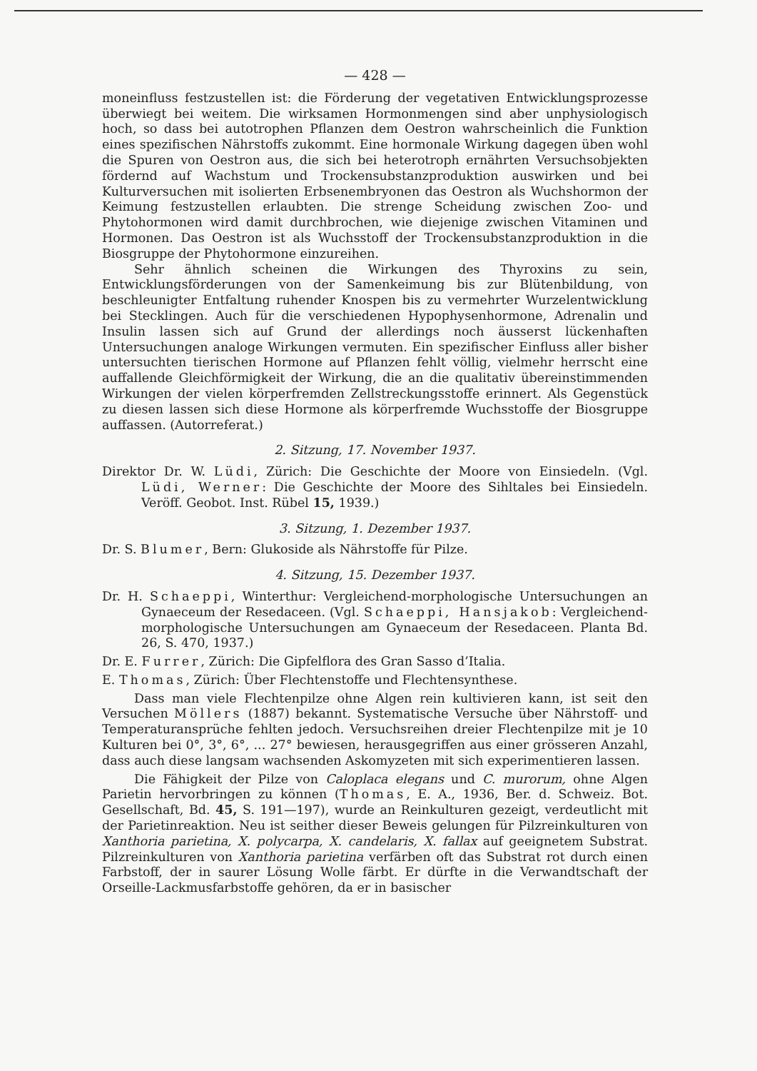— 428 —
moneinfluss festzustellen ist: die Förderung der vegetativen Entwicklungsprozesse überwiegt bei weitem. Die wirksamen Hormonmengen sind aber unphysiologisch hoch, so dass bei autotrophen Pflanzen dem Oestron wahrscheinlich die Funktion eines spezifischen Nährstoffs zukommt. Eine hormonale Wirkung dagegen üben wohl die Spuren von Oestron aus, die sich bei heterotroph ernährten Versuchsobjekten fördernd auf Wachstum und Trockensubstanzproduktion auswirken und bei Kulturversuchen mit isolierten Erbsenembryonen das Oestron als Wuchshormon der Keimung festzustellen erlaubten. Die strenge Scheidung zwischen Zoo- und Phytohormonen wird damit durchbrochen, wie diejenige zwischen Vitaminen und Hormonen. Das Oestron ist als Wuchsstoff der Trockensubstanzproduktion in die Biosgruppe der Phytohormone einzureihen.
Sehr ähnlich scheinen die Wirkungen des Thyroxins zu sein, Entwicklungsförderungen von der Samenkeimung bis zur Blütenbildung, von beschleunigter Entfaltung ruhender Knospen bis zu vermehrter Wurzelentwicklung bei Stecklingen. Auch für die verschiedenen Hypophysenhormone, Adrenalin und Insulin lassen sich auf Grund der allerdings noch äusserst lückenhaften Untersuchungen analoge Wirkungen vermuten. Ein spezifischer Einfluss aller bisher untersuchten tierischen Hormone auf Pflanzen fehlt völlig, vielmehr herrscht eine auffallende Gleichförmigkeit der Wirkung, die an die qualitativ übereinstimmenden Wirkungen der vielen körperfremden Zellstreckungsstoffe erinnert. Als Gegenstück zu diesen lassen sich diese Hormone als körperfremde Wuchsstoffe der Biosgruppe auffassen. (Autorreferat.)
2. Sitzung, 17. November 1937.
Direktor Dr. W. Lüdi, Zürich: Die Geschichte der Moore von Einsiedeln. (Vgl. Lüdi, Werner: Die Geschichte der Moore des Sihltales bei Einsiedeln. Veröff. Geobot. Inst. Rübel 15, 1939.)
3. Sitzung, 1. Dezember 1937.
Dr. S. Blumer, Bern: Glukoside als Nährstoffe für Pilze.
4. Sitzung, 15. Dezember 1937.
Dr. H. Schaeppi, Winterthur: Vergleichend-morphologische Untersuchungen an Gynaeceum der Resedaceen. (Vgl. Schaeppi, Hansjakob: Vergleichend-morphologische Untersuchungen am Gynaeceum der Resedaceen. Planta Bd. 26, S. 470, 1937.)
Dr. E. Furrer, Zürich: Die Gipfelflora des Gran Sasso d’Italia.
E. Thomas, Zürich: Über Flechtenstoffe und Flechtensynthese.
Dass man viele Flechtenpilze ohne Algen rein kultivieren kann, ist seit den Versuchen Möllers (1887) bekannt. Systematische Versuche über Nährstoff- und Temperaturansprüche fehlten jedoch. Versuchsreihen dreier Flechtenpilze mit je 10 Kulturen bei 0°, 3°, 6°, ... 27° bewiesen, herausgegriffen aus einer grösseren Anzahl, dass auch diese langsam wachsenden Askomyzeten mit sich experimentieren lassen.
Die Fähigkeit der Pilze von Caloplaca elegans und C. murorum, ohne Algen Parietin hervorbringen zu können (Thomas, E. A., 1936, Ber. d. Schweiz. Bot. Gesellschaft, Bd. 45, S. 191—197), wurde an Reinkulturen gezeigt, verdeutlicht mit der Parietinreaktion. Neu ist seither dieser Beweis gelungen für Pilzreinkulturen von Xanthoria parietina, X. polycarpa, X. candelaris, X. fallax auf geeignetem Substrat. Pilzreinkulturen von Xanthoria parietina verfärben oft das Substrat rot durch einen Farbstoff, der in saurer Lösung Wolle färbt. Er dürfte in die Verwandtschaft der Orseille-Lackmusfarbstoffe gehören, da er in basischer